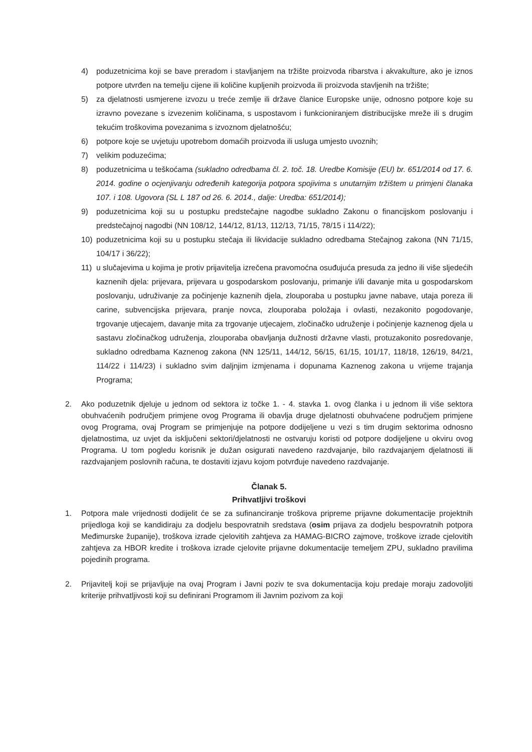4) poduzetnicima koji se bave preradom i stavljanjem na tržište proizvoda ribarstva i akvakulture, ako je iznos potpore utvrđen na temelju cijene ili količine kupljenih proizvoda ili proizvoda stavljenih na tržište;
5) za djelatnosti usmjerene izvozu u treće zemlje ili države članice Europske unije, odnosno potpore koje su izravno povezane s izvezenim količinama, s uspostavom i funkcioniranjem distribucijske mreže ili s drugim tekućim troškovima povezanima s izvoznom djelatnošću;
6) potpore koje se uvjetuju upotrebom domaćih proizvoda ili usluga umjesto uvoznih;
7) velikim poduzećima;
8) poduzetnicima u teškoćama (sukladno odredbama čl. 2. toč. 18. Uredbe Komisije (EU) br. 651/2014 od 17. 6. 2014. godine o ocjenjivanju određenih kategorija potpora spojivima s unutarnjim tržištem u primjeni članaka 107. i 108. Ugovora (SL L 187 od 26. 6. 2014., dalje: Uredba: 651/2014);
9) poduzetnicima koji su u postupku predstečajne nagodbe sukladno Zakonu o financijskom poslovanju i predstečajnoj nagodbi (NN 108/12, 144/12, 81/13, 112/13, 71/15, 78/15 i 114/22);
10) poduzetnicima koji su u postupku stečaja ili likvidacije sukladno odredbama Stečajnog zakona (NN 71/15, 104/17 i 36/22);
11) u slučajevima u kojima je protiv prijavitelja izrečena pravomoćna osuđujuća presuda za jedno ili više sljedećih kaznenih djela: prijevara, prijevara u gospodarskom poslovanju, primanje i/ili davanje mita u gospodarskom poslovanju, udruživanje za počinjenje kaznenih djela, zlouporaba u postupku javne nabave, utaja poreza ili carine, subvencijska prijevara, pranje novca, zlouporaba položaja i ovlasti, nezakonito pogodovanje, trgovanje utjecajem, davanje mita za trgovanje utjecajem, zločinačko udruženje i počinjenje kaznenog djela u sastavu zločinačkog udruženja, zlouporaba obavljanja dužnosti državne vlasti, protuzakonito posredovanje, sukladno odredbama Kaznenog zakona (NN 125/11, 144/12, 56/15, 61/15, 101/17, 118/18, 126/19, 84/21, 114/22 i 114/23) i sukladno svim daljnjim izmjenama i dopunama Kaznenog zakona u vrijeme trajanja Programa;
2. Ako poduzetnik djeluje u jednom od sektora iz točke 1. - 4. stavka 1. ovog članka i u jednom ili više sektora obuhvaćenih područjem primjene ovog Programa ili obavlja druge djelatnosti obuhvaćene područjem primjene ovog Programa, ovaj Program se primjenjuje na potpore dodijeljene u vezi s tim drugim sektorima odnosno djelatnostima, uz uvjet da isključeni sektori/djelatnosti ne ostvaruju koristi od potpore dodijeljene u okviru ovog Programa. U tom pogledu korisnik je dužan osigurati navedeno razdvajanje, bilo razdvajanjem djelatnosti ili razdvajanjem poslovnih računa, te dostaviti izjavu kojom potvrđuje navedeno razdvajanje.
Članak 5.
Prihvatljivi troškovi
1. Potpora male vrijednosti dodijelit će se za sufinanciranje troškova pripreme prijavne dokumentacije projektnih prijedloga koji se kandidiraju za dodjelu bespovratnih sredstava (osim prijava za dodjelu bespovratnih potpora Međimurske županije), troškova izrade cjelovitih zahtjeva za HAMAG-BICRO zajmove, troškove izrade cjelovitih zahtjeva za HBOR kredite i troškova izrade cjelovite prijavne dokumentacije temeljem ZPU, sukladno pravilima pojedinih programa.
2. Prijavitelj koji se prijavljuje na ovaj Program i Javni poziv te sva dokumentacija koju predaje moraju zadovoljiti kriterije prihvatljivosti koji su definirani Programom ili Javnim pozivom za koji